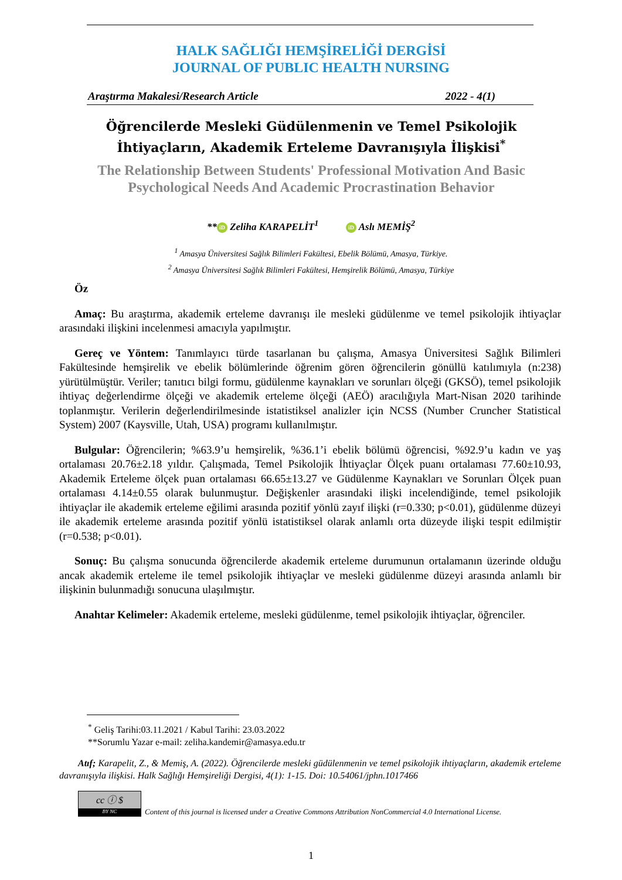HALK SAĞLIĞI HEMŞİRELİĞİ DERGİSİ
JOURNAL OF PUBLIC HEALTH NURSING
Araştırma Makalesi/Research Article 2022 - 4(1)
Öğrencilerde Mesleki Güdülenmenin ve Temel Psikolojik İhtiyaçların, Akademik Erteleme Davranışıyla İlişkisi<sup>*</sup>
The Relationship Between Students' Professional Motivation And Basic Psychological Needs And Academic Procrastination Behavior
** iD Zeliha KARAPELİT<sup>1</sup> iD Aslı MEMİŞ<sup>2</sup>
<sup>1</sup> Amasya Üniversitesi Sağlık Bilimleri Fakültesi, Ebelik Bölümü, Amasya, Türkiye.
<sup>2</sup> Amasya Üniversitesi Sağlık Bilimleri Fakültesi, Hemşirelik Bölümü, Amasya, Türkiye
Öz
Amaç: Bu araştırma, akademik erteleme davranışı ile mesleki güdülenme ve temel psikolojik ihtiyaçlar arasındaki ilişkini incelenmesi amacıyla yapılmıştır.
Gereç ve Yöntem: Tanımlayıcı türde tasarlanan bu çalışma, Amasya Üniversitesi Sağlık Bilimleri Fakültesinde hemşirelik ve ebelik bölümlerinde öğrenim gören öğrencilerin gönüllü katılımıyla (n:238) yürütülmüştür. Veriler; tanıtıcı bilgi formu, güdülenme kaynakları ve sorunları ölçeği (GKSÖ), temel psikolojik ihtiyaç değerlendirme ölçeği ve akademik erteleme ölçeği (AEÖ) aracılığıyla Mart-Nisan 2020 tarihinde toplanmıştır. Verilerin değerlendirilmesinde istatistiksel analizler için NCSS (Number Cruncher Statistical System) 2007 (Kaysville, Utah, USA) programı kullanılmıştır.
Bulgular: Öğrencilerin; %63.9’u hemşirelik, %36.1’i ebelik bölümü öğrencisi, %92.9’u kadın ve yaş ortalaması 20.76±2.18 yıldır. Çalışmada, Temel Psikolojik İhtiyaçlar Ölçek puanı ortalaması 77.60±10.93, Akademik Erteleme ölçek puan ortalaması 66.65±13.27 ve Güdülenme Kaynakları ve Sorunları Ölçek puan ortalaması 4.14±0.55 olarak bulunmuştur. Değişkenler arasındaki ilişki incelendiğinde, temel psikolojik ihtiyaçlar ile akademik erteleme eğilimi arasında pozitif yönlü zayıf ilişki (r=0.330; p<0.01), güdülenme düzeyi ile akademik erteleme arasında pozitif yönlü istatistiksel olarak anlamlı orta düzeyde ilişki tespit edilmiştir (r=0.538; p<0.01).
Sonuç: Bu çalışma sonucunda öğrencilerde akademik erteleme durumunun ortalamanın üzerinde olduğu ancak akademik erteleme ile temel psikolojik ihtiyaçlar ve mesleki güdülenme düzeyi arasında anlamlı bir ilişkinin bulunmadığı sonucuna ulaşılmıştır.
Anahtar Kelimeler: Akademik erteleme, mesleki güdülenme, temel psikolojik ihtiyaçlar, öğrenciler.
<sup>*</sup> Geliş Tarihi:03.11.2021 / Kabul Tarihi: 23.03.2022
**Sorumlu Yazar e-mail: zeliha.kandemir@amasya.edu.tr
Atıf; Karapelit, Z., & Memiş, A. (2022). Öğrencilerde mesleki güdülenmenin ve temel psikolojik ihtiyaçların, akademik erteleme davranışıyla ilişkisi. Halk Sağlığı Hemşireliği Dergisi, 4(1): 1-15. Doi: 10.54061/jphn.1017466
cc ⓘ $
BY NC
Content of this journal is licensed under a Creative Commons Attribution NonCommercial 4.0 International License.
1